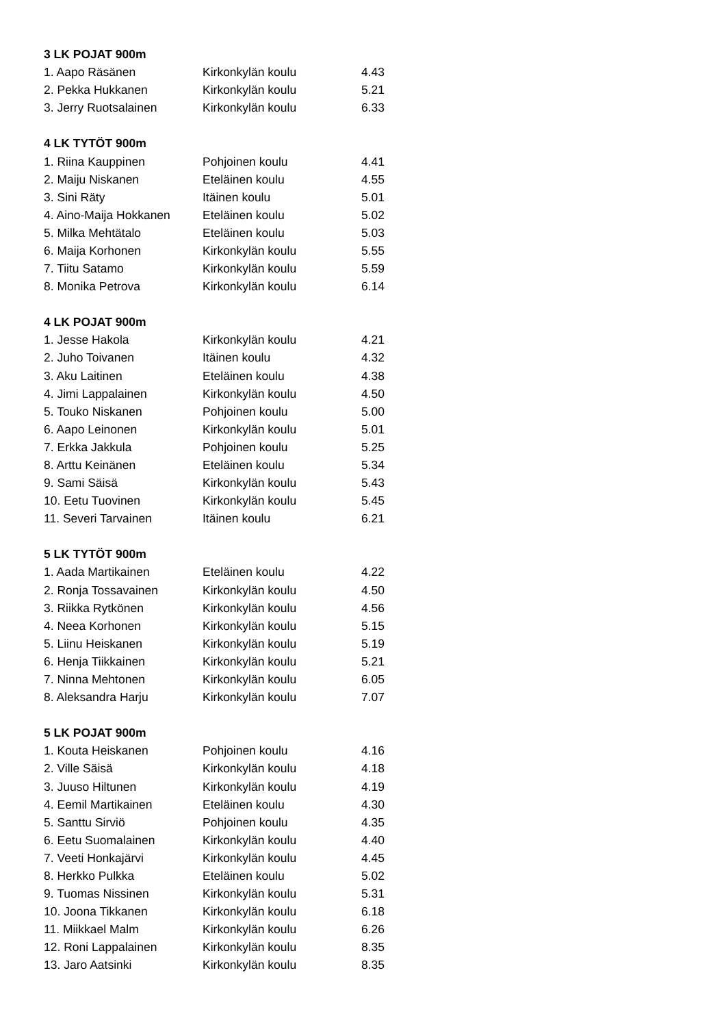| 3 LK POJAT 900m | | |
| --- | --- | --- |
| 1. Aapo Räsänen | Kirkonkylän koulu | 4.43 |
| 2. Pekka Hukkanen | Kirkonkylän koulu | 5.21 |
| 3. Jerry Ruotsalainen | Kirkonkylän koulu | 6.33 |
| 4 LK TYTÖT 900m | | |
| 1. Riina Kauppinen | Pohjoinen koulu | 4.41 |
| 2. Maiju Niskanen | Eteläinen koulu | 4.55 |
| 3. Sini Räty | Itäinen koulu | 5.01 |
| 4. Aino-Maija Hokkanen | Eteläinen koulu | 5.02 |
| 5. Milka Mehtätalo | Eteläinen koulu | 5.03 |
| 6. Maija Korhonen | Kirkonkylän koulu | 5.55 |
| 7. Tiitu Satamo | Kirkonkylän koulu | 5.59 |
| 8. Monika Petrova | Kirkonkylän koulu | 6.14 |
| 4 LK POJAT 900m | | |
| 1. Jesse Hakola | Kirkonkylän koulu | 4.21 |
| 2. Juho Toivanen | Itäinen koulu | 4.32 |
| 3. Aku Laitinen | Eteläinen koulu | 4.38 |
| 4. Jimi Lappalainen | Kirkonkylän koulu | 4.50 |
| 5. Touko Niskanen | Pohjoinen koulu | 5.00 |
| 6. Aapo Leinonen | Kirkonkylän koulu | 5.01 |
| 7. Erkka Jakkula | Pohjoinen koulu | 5.25 |
| 8. Arttu Keinänen | Eteläinen koulu | 5.34 |
| 9. Sami Säisä | Kirkonkylän koulu | 5.43 |
| 10. Eetu Tuovinen | Kirkonkylän koulu | 5.45 |
| 11. Severi Tarvainen | Itäinen koulu | 6.21 |
| 5 LK TYTÖT 900m | | |
| 1. Aada Martikainen | Eteläinen koulu | 4.22 |
| 2. Ronja Tossavainen | Kirkonkylän koulu | 4.50 |
| 3. Riikka Rytkönen | Kirkonkylän koulu | 4.56 |
| 4. Neea Korhonen | Kirkonkylän koulu | 5.15 |
| 5. Liinu Heiskanen | Kirkonkylän koulu | 5.19 |
| 6. Henja Tiikkainen | Kirkonkylän koulu | 5.21 |
| 7. Ninna Mehtonen | Kirkonkylän koulu | 6.05 |
| 8. Aleksandra Harju | Kirkonkylän koulu | 7.07 |
| 5 LK POJAT 900m | | |
| 1. Kouta Heiskanen | Pohjoinen koulu | 4.16 |
| 2. Ville Säisä | Kirkonkylän koulu | 4.18 |
| 3. Juuso Hiltunen | Kirkonkylän koulu | 4.19 |
| 4. Eemil Martikainen | Eteläinen koulu | 4.30 |
| 5. Santtu Sirviö | Pohjoinen koulu | 4.35 |
| 6. Eetu Suomalainen | Kirkonkylän koulu | 4.40 |
| 7. Veeti Honkajärvi | Kirkonkylän koulu | 4.45 |
| 8. Herkko Pulkka | Eteläinen koulu | 5.02 |
| 9. Tuomas Nissinen | Kirkonkylän koulu | 5.31 |
| 10. Joona Tikkanen | Kirkonkylän koulu | 6.18 |
| 11. Miikkael Malm | Kirkonkylän koulu | 6.26 |
| 12. Roni Lappalainen | Kirkonkylän koulu | 8.35 |
| 13. Jaro Aatsinki | Kirkonkylän koulu | 8.35 |